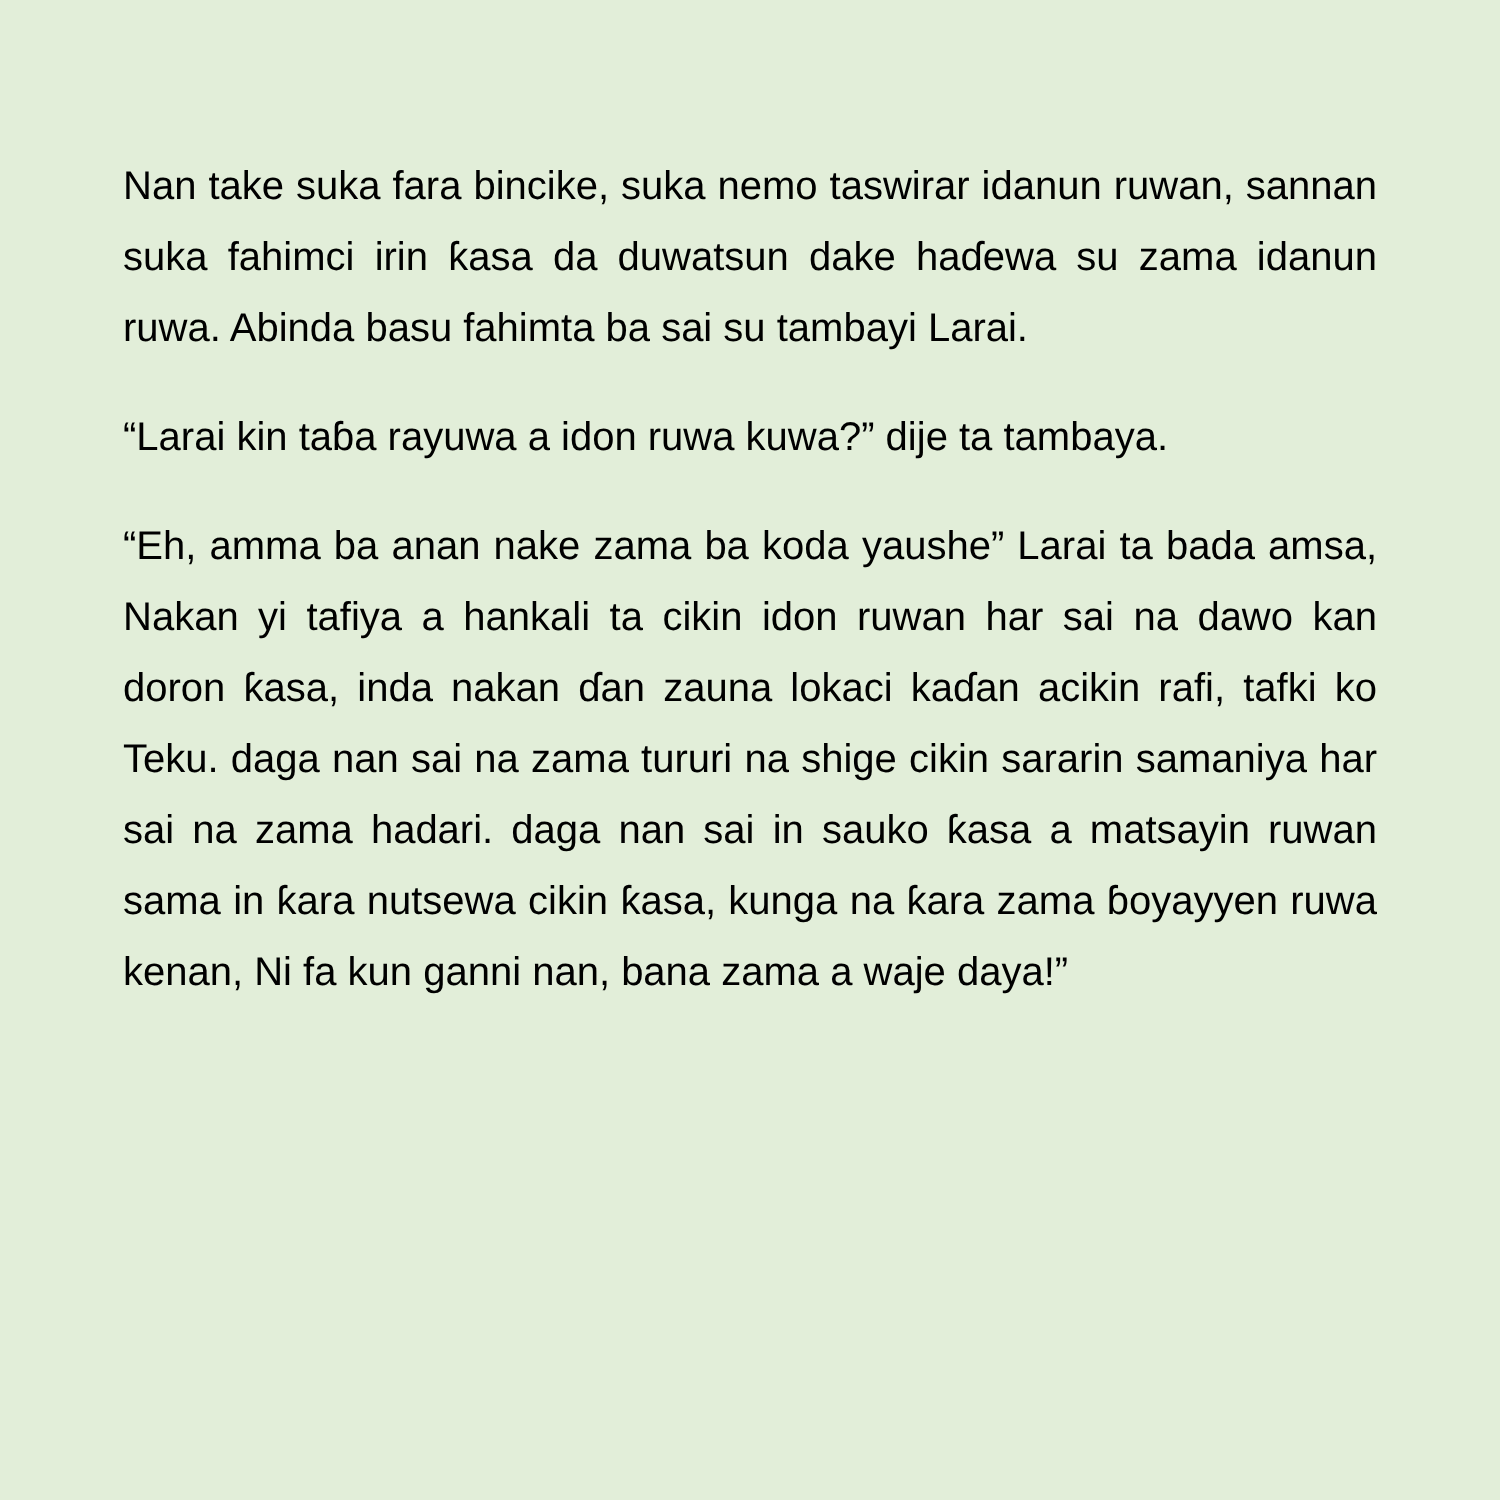Nan take suka fara bincike, suka nemo taswirar idanun ruwan, sannan suka fahimci irin ƙasa da duwatsun dake haɗewa su zama idanun ruwa. Abinda basu fahimta ba sai su tambayi Larai.
“Larai kin taɓa rayuwa a idon ruwa kuwa?” dije ta tambaya.
“Eh, amma ba anan nake zama ba koda yaushe” Larai ta bada amsa, Nakan yi tafiya a hankali ta cikin idon ruwan har sai na dawo kan doron ƙasa, inda nakan ɗan zauna lokaci kaɗan acikin rafi, tafki ko Teku. daga nan sai na zama tururi na shige cikin sararin samaniya har sai na zama hadari. daga nan sai in sauko ƙasa a matsayin ruwan sama in ƙara nutsewa cikin ƙasa, kunga na ƙara zama ɓoyayyen ruwa kenan, Ni fa kun ganni nan, bana zama a waje daya!”